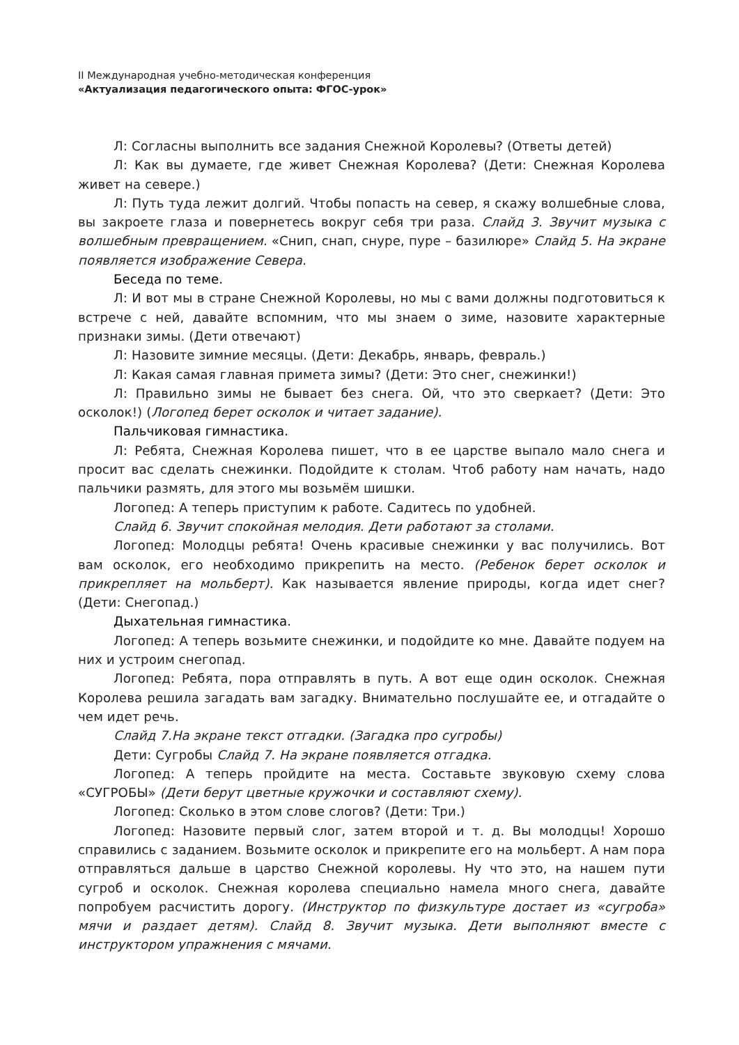II Международная учебно-методическая конференция
«Актуализация педагогического опыта: ФГОС-урок»
Л: Согласны выполнить все задания Снежной Королевы? (Ответы детей)
Л: Как вы думаете, где живет Снежная Королева? (Дети: Снежная Королева живет на севере.)
Л: Путь туда лежит долгий. Чтобы попасть на север, я скажу волшебные слова, вы закроете глаза и повернетесь вокруг себя три раза. Слайд 3. Звучит музыка с волшебным превращением. «Снип, снап, снуре, пуре – базилюре» Слайд 5. На экране появляется изображение Севера.
Беседа по теме.
Л: И вот мы в стране Снежной Королевы, но мы с вами должны подготовиться к встрече с ней, давайте вспомним, что мы знаем о зиме, назовите характерные признаки зимы. (Дети отвечают)
Л: Назовите зимние месяцы. (Дети: Декабрь, январь, февраль.)
Л: Какая самая главная примета зимы? (Дети: Это снег, снежинки!)
Л: Правильно зимы не бывает без снега. Ой, что это сверкает? (Дети: Это осколок!) (Логопед берет осколок и читает задание).
Пальчиковая гимнастика.
Л: Ребята, Снежная Королева пишет, что в ее царстве выпало мало снега и просит вас сделать снежинки. Подойдите к столам. Чтоб работу нам начать, надо пальчики размять, для этого мы возьмём шишки.
Логопед: А теперь приступим к работе. Садитесь по удобней.
Слайд 6. Звучит спокойная мелодия. Дети работают за столами.
Логопед: Молодцы ребята! Очень красивые снежинки у вас получились. Вот вам осколок, его необходимо прикрепить на место. (Ребенок берет осколок и прикрепляет на мольберт). Как называется явление природы, когда идет снег? (Дети: Снегопад.)
Дыхательная гимнастика.
Логопед: А теперь возьмите снежинки, и подойдите ко мне. Давайте подуем на них и устроим снегопад.
Логопед: Ребята, пора отправлять в путь. А вот еще один осколок. Снежная Королева решила загадать вам загадку. Внимательно послушайте ее, и отгадайте о чем идет речь.
Слайд 7.На экране текст отгадки. (Загадка про сугробы)
Дети: Сугробы Слайд 7. На экране появляется отгадка.
Логопед: А теперь пройдите на места. Составьте звуковую схему слова «СУГРОБЫ» (Дети берут цветные кружочки и составляют схему).
Логопед: Сколько в этом слове слогов? (Дети: Три.)
Логопед: Назовите первый слог, затем второй и т. д. Вы молодцы! Хорошо справились с заданием. Возьмите осколок и прикрепите его на мольберт. А нам пора отправляться дальше в царство Снежной королевы. Ну что это, на нашем пути сугроб и осколок. Снежная королева специально намела много снега, давайте попробуем расчистить дорогу. (Инструктор по физкультуре достает из «сугроба» мячи и раздает детям). Слайд 8. Звучит музыка. Дети выполняют вместе с инструктором упражнения с мячами.